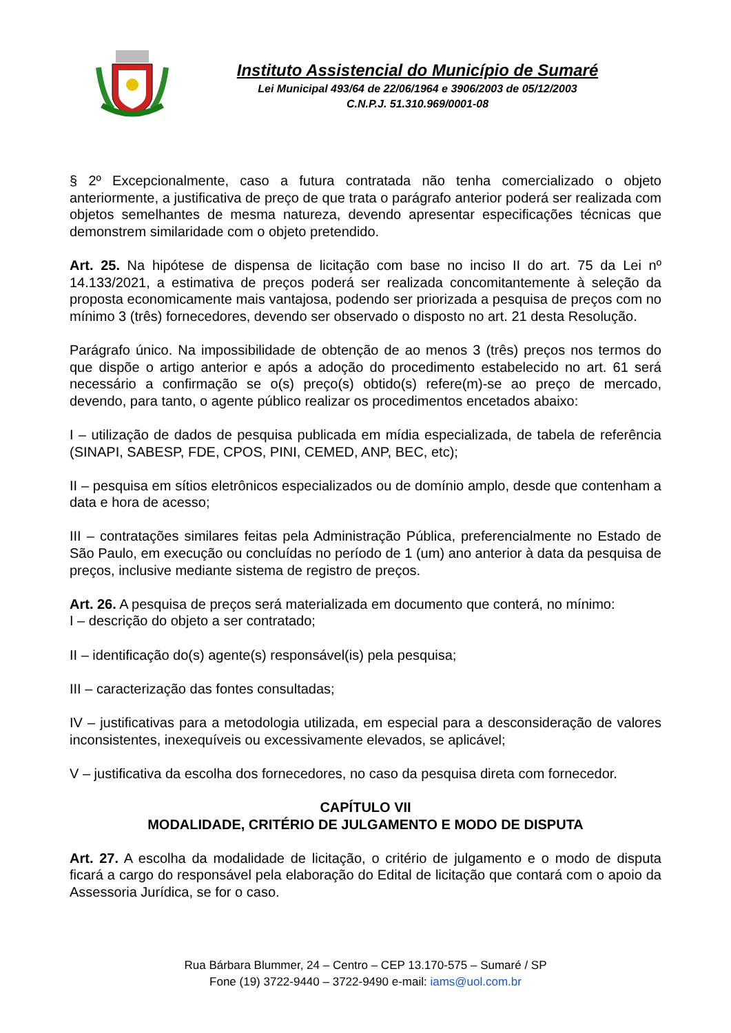Instituto Assistencial do Município de Sumaré
Lei Municipal 493/64 de 22/06/1964 e 3906/2003 de 05/12/2003
C.N.P.J. 51.310.969/0001-08
§ 2º Excepcionalmente, caso a futura contratada não tenha comercializado o objeto anteriormente, a justificativa de preço de que trata o parágrafo anterior poderá ser realizada com objetos semelhantes de mesma natureza, devendo apresentar especificações técnicas que demonstrem similaridade com o objeto pretendido.
Art. 25. Na hipótese de dispensa de licitação com base no inciso II do art. 75 da Lei nº 14.133/2021, a estimativa de preços poderá ser realizada concomitantemente à seleção da proposta economicamente mais vantajosa, podendo ser priorizada a pesquisa de preços com no mínimo 3 (três) fornecedores, devendo ser observado o disposto no art. 21 desta Resolução.
Parágrafo único. Na impossibilidade de obtenção de ao menos 3 (três) preços nos termos do que dispõe o artigo anterior e após a adoção do procedimento estabelecido no art. 61 será necessário a confirmação se o(s) preço(s) obtido(s) refere(m)-se ao preço de mercado, devendo, para tanto, o agente público realizar os procedimentos encetados abaixo:
I – utilização de dados de pesquisa publicada em mídia especializada, de tabela de referência (SINAPI, SABESP, FDE, CPOS, PINI, CEMED, ANP, BEC, etc);
II – pesquisa em sítios eletrônicos especializados ou de domínio amplo, desde que contenham a data e hora de acesso;
III – contratações similares feitas pela Administração Pública, preferencialmente no Estado de São Paulo, em execução ou concluídas no período de 1 (um) ano anterior à data da pesquisa de preços, inclusive mediante sistema de registro de preços.
Art. 26. A pesquisa de preços será materializada em documento que conterá, no mínimo:
I – descrição do objeto a ser contratado;
II – identificação do(s) agente(s) responsável(is) pela pesquisa;
III – caracterização das fontes consultadas;
IV – justificativas para a metodologia utilizada, em especial para a desconsideração de valores inconsistentes, inexequíveis ou excessivamente elevados, se aplicável;
V – justificativa da escolha dos fornecedores, no caso da pesquisa direta com fornecedor.
CAPÍTULO VII
MODALIDADE, CRITÉRIO DE JULGAMENTO E MODO DE DISPUTA
Art. 27. A escolha da modalidade de licitação, o critério de julgamento e o modo de disputa ficará a cargo do responsável pela elaboração do Edital de licitação que contará com o apoio da Assessoria Jurídica, se for o caso.
Rua Bárbara Blummer, 24 – Centro – CEP 13.170-575 – Sumaré / SP
Fone (19) 3722-9440 – 3722-9490 e-mail: iams@uol.com.br